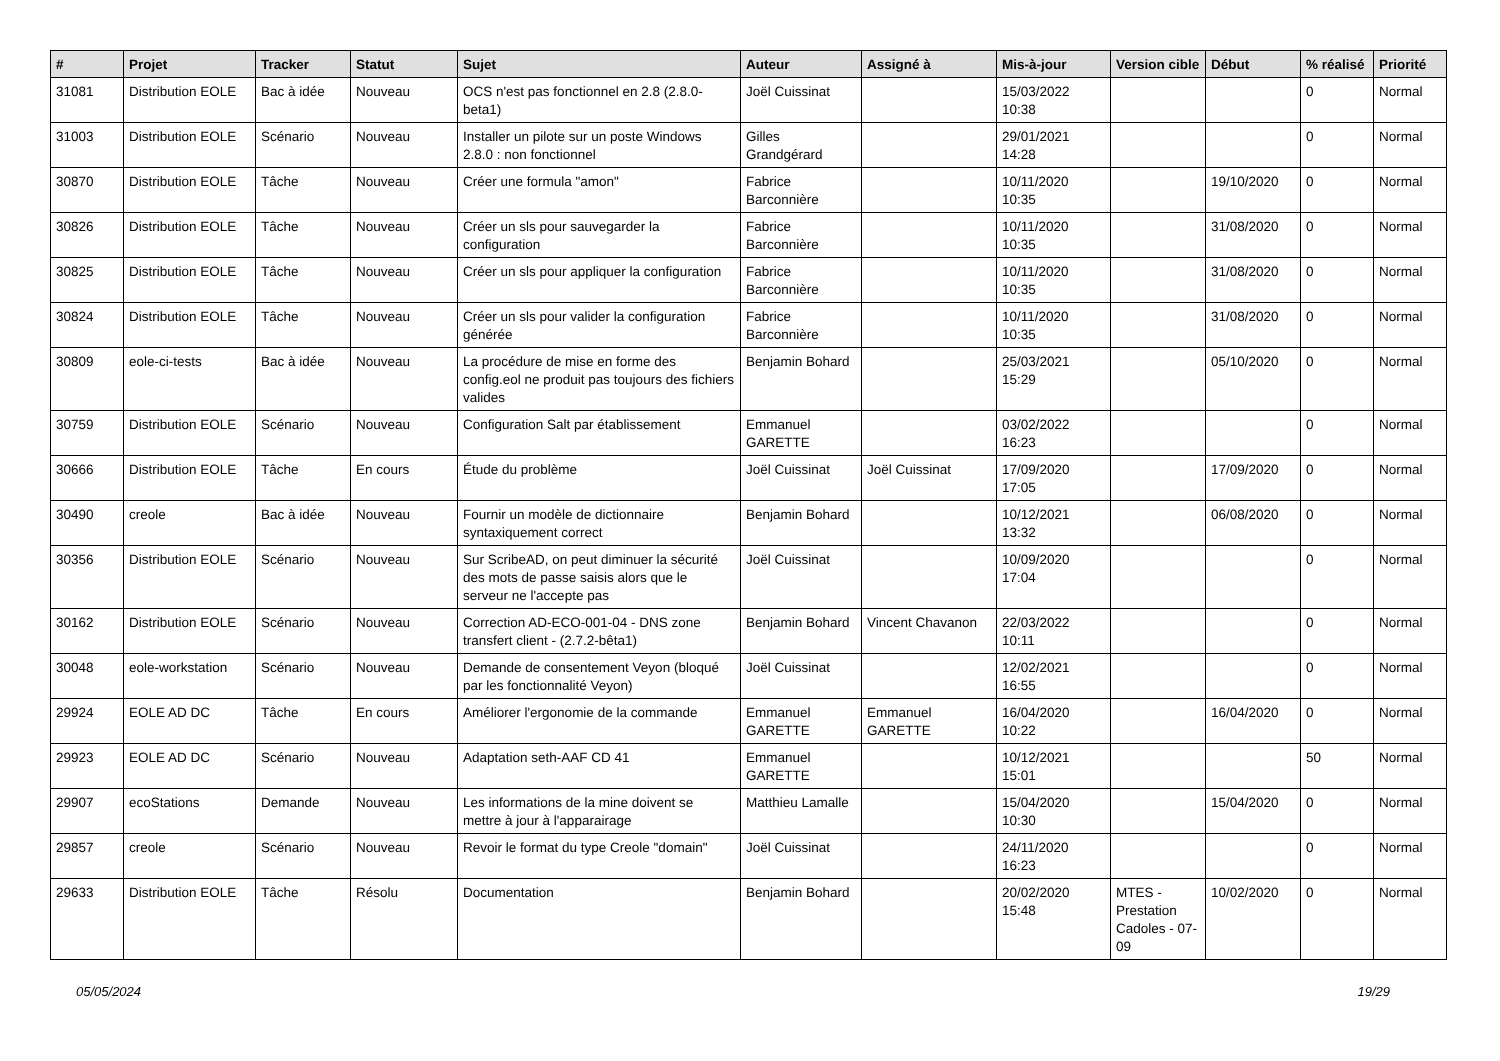| # | Projet | Tracker | Statut | Sujet | Auteur | Assigné à | Mis-à-jour | Version cible | Début | % réalisé | Priorité |
| --- | --- | --- | --- | --- | --- | --- | --- | --- | --- | --- | --- |
| 31081 | Distribution EOLE | Bac à idée | Nouveau | OCS n'est pas fonctionnel en 2.8 (2.8.0-beta1) | Joël Cuissinat | | 15/03/2022 10:38 | | | 0 | Normal |
| 31003 | Distribution EOLE | Scénario | Nouveau | Installer un pilote sur un poste Windows 2.8.0 : non fonctionnel | Gilles Grandgérard | | 29/01/2021 14:28 | | | 0 | Normal |
| 30870 | Distribution EOLE | Tâche | Nouveau | Créer une formula "amon" | Fabrice Barconnière | | 10/11/2020 10:35 | | 19/10/2020 | 0 | Normal |
| 30826 | Distribution EOLE | Tâche | Nouveau | Créer un sls pour sauvegarder la configuration | Fabrice Barconnière | | 10/11/2020 10:35 | | 31/08/2020 | 0 | Normal |
| 30825 | Distribution EOLE | Tâche | Nouveau | Créer un sls pour appliquer la configuration | Fabrice Barconnière | | 10/11/2020 10:35 | | 31/08/2020 | 0 | Normal |
| 30824 | Distribution EOLE | Tâche | Nouveau | Créer un sls pour valider la configuration générée | Fabrice Barconnière | | 10/11/2020 10:35 | | 31/08/2020 | 0 | Normal |
| 30809 | eole-ci-tests | Bac à idée | Nouveau | La procédure de mise en forme des config.eol ne produit pas toujours des fichiers valides | Benjamin Bohard | | 25/03/2021 15:29 | | 05/10/2020 | 0 | Normal |
| 30759 | Distribution EOLE | Scénario | Nouveau | Configuration Salt par établissement | Emmanuel GARETTE | | 03/02/2022 16:23 | | | 0 | Normal |
| 30666 | Distribution EOLE | Tâche | En cours | Étude du problème | Joël Cuissinat | Joël Cuissinat | 17/09/2020 17:05 | | 17/09/2020 | 0 | Normal |
| 30490 | creole | Bac à idée | Nouveau | Fournir un modèle de dictionnaire syntaxiquement correct | Benjamin Bohard | | 10/12/2021 13:32 | | 06/08/2020 | 0 | Normal |
| 30356 | Distribution EOLE | Scénario | Nouveau | Sur ScribeAD, on peut diminuer la sécurité des mots de passe saisis alors que le serveur ne l'accepte pas | Joël Cuissinat | | 10/09/2020 17:04 | | | 0 | Normal |
| 30162 | Distribution EOLE | Scénario | Nouveau | Correction AD-ECO-001-04 - DNS zone transfert client - (2.7.2-bêta1) | Benjamin Bohard | Vincent Chavanon | 22/03/2022 10:11 | | | 0 | Normal |
| 30048 | eole-workstation | Scénario | Nouveau | Demande de consentement Veyon (bloqué par les fonctionnalité Veyon) | Joël Cuissinat | | 12/02/2021 16:55 | | | 0 | Normal |
| 29924 | EOLE AD DC | Tâche | En cours | Améliorer l'ergonomie de la commande | Emmanuel GARETTE | Emmanuel GARETTE | 16/04/2020 10:22 | | 16/04/2020 | 0 | Normal |
| 29923 | EOLE AD DC | Scénario | Nouveau | Adaptation seth-AAF CD 41 | Emmanuel GARETTE | | 10/12/2021 15:01 | | | 50 | Normal |
| 29907 | ecoStations | Demande | Nouveau | Les informations de la mine doivent se mettre à jour à l'apparairage | Matthieu Lamalle | | 15/04/2020 10:30 | | 15/04/2020 | 0 | Normal |
| 29857 | creole | Scénario | Nouveau | Revoir le format du type Creole "domain" | Joël Cuissinat | | 24/11/2020 16:23 | | | 0 | Normal |
| 29633 | Distribution EOLE | Tâche | Résolu | Documentation | Benjamin Bohard | | 20/02/2020 15:48 | MTES - Prestation Cadoles - 07-09 | 10/02/2020 | 0 | Normal |
05/05/2024 19/29